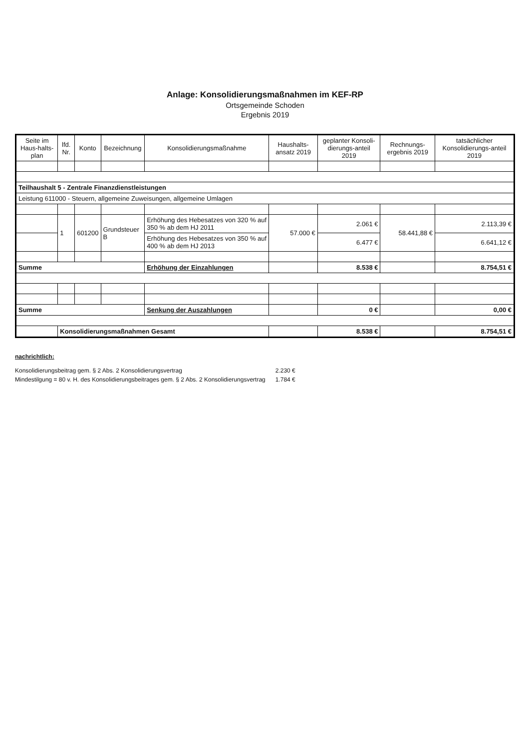Anlage: Konsolidierungsmaßnahmen im KEF-RP
Ortsgemeinde Schoden
Ergebnis 2019
| Seite im Haus-halts-plan | lfd. Nr. | Konto | Bezeichnung | Konsolidierungsmaßnahme | Haushalts-ansatz 2019 | geplanter Konsoli-dierungs-anteil 2019 | Rechnungs-ergebnis 2019 | tatsächlicher Konsolidierungs-anteil 2019 |
| --- | --- | --- | --- | --- | --- | --- | --- | --- |
| Teilhaushalt 5 - Zentrale Finanzdienstleistungen | | | | | | | | |
| Leistung 611000 - Steuern, allgemeine Zuweisungen, allgemeine Umlagen | | | | | | | | |
| | 1 | 601200 | Grundsteuer B | Erhöhung des Hebesatzes von 320 % auf 350 % ab dem HJ 2011 | 57.000 € | 2.061 € | 58.441,88 € | 2.113,39 € |
| | | | | Erhöhung des Hebesatzes von 350 % auf 400 % ab dem HJ 2013 | | 6.477 € | | 6.641,12 € |
| Summe | | | | Erhöhung der Einzahlungen | | 8.538 € | | 8.754,51 € |
| Summe | | | | Senkung der Auszahlungen | | 0 € | | 0,00 € |
| | Konsolidierungsmaßnahmen Gesamt | | | | | 8.538 € | | 8.754,51 € |
nachrichtlich:
| Konsolidierungsbeitrag gem. § 2 Abs. 2 Konsolidierungsvertrag | 2.230 € |
| Mindestilgung = 80 v. H. des Konsolidierungsbeitrages gem. § 2 Abs. 2 Konsolidierungsvertrag | 1.784 € |